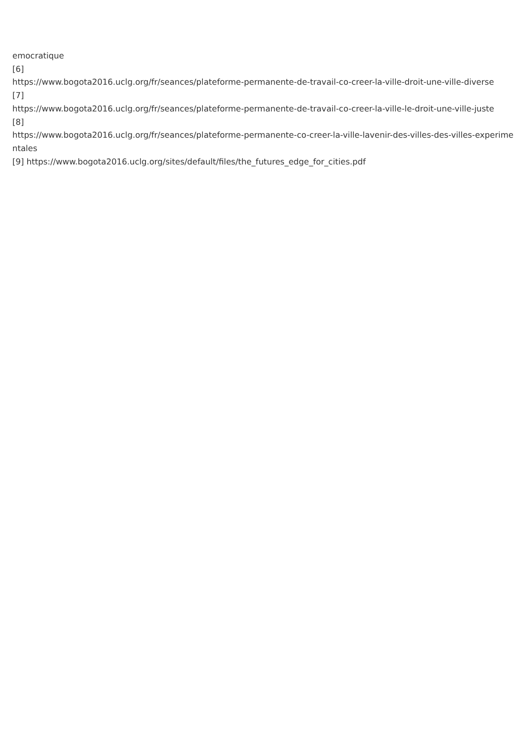emocratique
[6]
https://www.bogota2016.uclg.org/fr/seances/plateforme-permanente-de-travail-co-creer-la-ville-droit-une-ville-diverse
[7]
https://www.bogota2016.uclg.org/fr/seances/plateforme-permanente-de-travail-co-creer-la-ville-le-droit-une-ville-juste
[8]
https://www.bogota2016.uclg.org/fr/seances/plateforme-permanente-co-creer-la-ville-lavenir-des-villes-des-villes-experimentales
[9] https://www.bogota2016.uclg.org/sites/default/files/the_futures_edge_for_cities.pdf